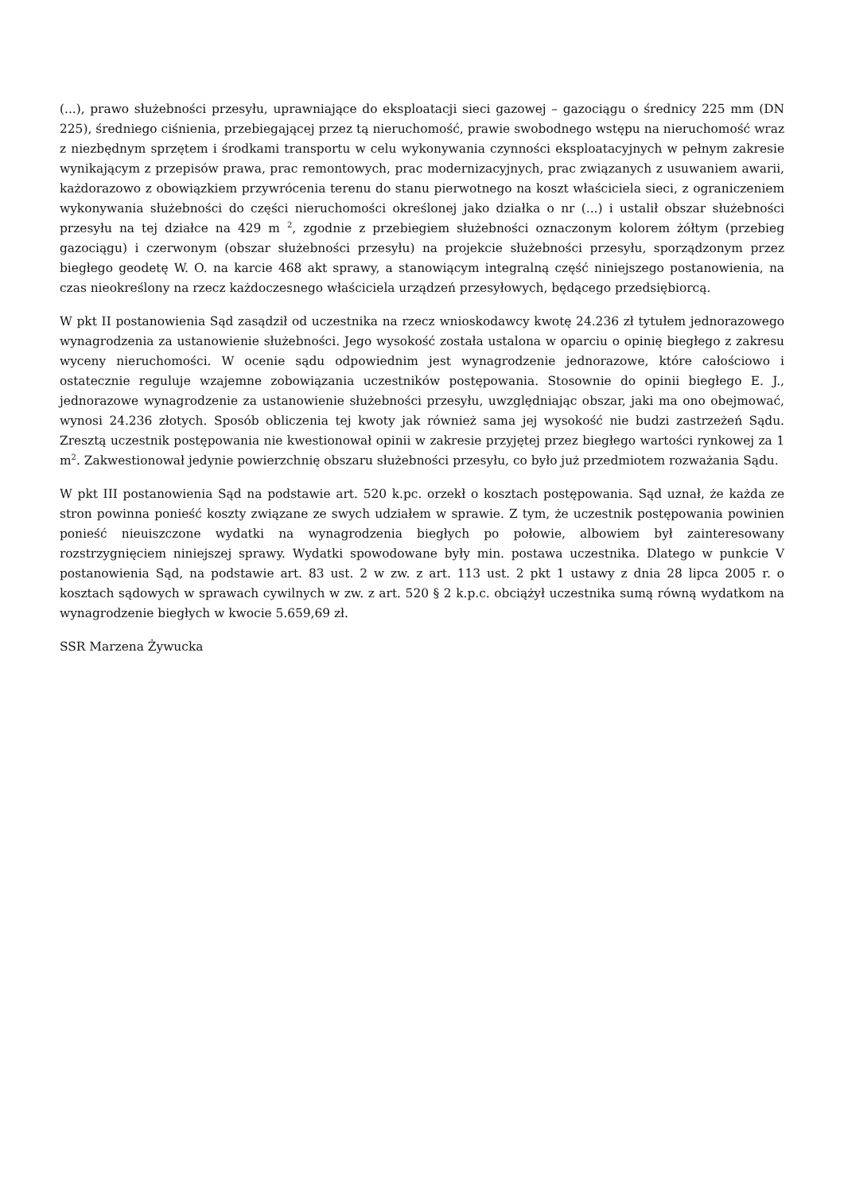(...), prawo służebności przesyłu, uprawniające do eksploatacji sieci gazowej – gazociągu o średnicy 225 mm (DN 225), średniego ciśnienia, przebiegającej przez tą nieruchomość, prawie swobodnego wstępu na nieruchomość wraz z niezbędnym sprzętem i środkami transportu w celu wykonywania czynności eksploatacyjnych w pełnym zakresie wynikającym z przepisów prawa, prac remontowych, prac modernizacyjnych, prac związanych z usuwaniem awarii, każdorazowo z obowiązkiem przywrócenia terenu do stanu pierwotnego na koszt właściciela sieci, z ograniczeniem wykonywania służebności do części nieruchomości określonej jako działka o nr (...) i ustalił obszar służebności przesyłu na tej działce na 429 m <sup>2</sup>, zgodnie z przebiegiem służebności oznaczonym kolorem żółtym (przebieg gazociągu) i czerwonym (obszar służebności przesyłu) na projekcie służebności przesyłu, sporządzonym przez biegłego geodetę W. O. na karcie 468 akt sprawy, a stanowiącym integralną część niniejszego postanowienia, na czas nieokreślony na rzecz każdoczesnego właściciela urządzeń przesyłowych, będącego przedsiębiorcą.
W pkt II postanowienia Sąd zasądził od uczestnika na rzecz wnioskodawcy kwotę 24.236 zł tytułem jednorazowego wynagrodzenia za ustanowienie służebności. Jego wysokość została ustalona w oparciu o opinię biegłego z zakresu wyceny nieruchomości. W ocenie sądu odpowiednim jest wynagrodzenie jednorazowe, które całościowo i ostatecznie reguluje wzajemne zobowiązania uczestników postępowania. Stosownie do opinii biegłego E. J., jednorazowe wynagrodzenie za ustanowienie służebności przesyłu, uwzględniając obszar, jaki ma ono obejmować, wynosi 24.236 złotych. Sposób obliczenia tej kwoty jak również sama jej wysokość nie budzi zastrzeżeń Sądu. Zresztą uczestnik postępowania nie kwestionował opinii w zakresie przyjętej przez biegłego wartości rynkowej za 1 m<sup>2</sup>. Zakwestionował jedynie powierzchnię obszaru służebności przesyłu, co było już przedmiotem rozważania Sądu.
W pkt III postanowienia Sąd na podstawie art. 520 k.pc. orzekł o kosztach postępowania. Sąd uznał, że każda ze stron powinna ponieść koszty związane ze swych udziałem w sprawie. Z tym, że uczestnik postępowania powinien ponieść nieuiszczone wydatki na wynagrodzenia biegłych po połowie, albowiem był zainteresowany rozstrzygnięciem niniejszej sprawy. Wydatki spowodowane były min. postawa uczestnika. Dlatego w punkcie V postanowienia Sąd, na podstawie art. 83 ust. 2 w zw. z art. 113 ust. 2 pkt 1 ustawy z dnia 28 lipca 2005 r. o kosztach sądowych w sprawach cywilnych w zw. z art. 520 § 2 k.p.c. obciążył uczestnika sumą równą wydatkom na wynagrodzenie biegłych w kwocie 5.659,69 zł.
SSR Marzena Żywucka